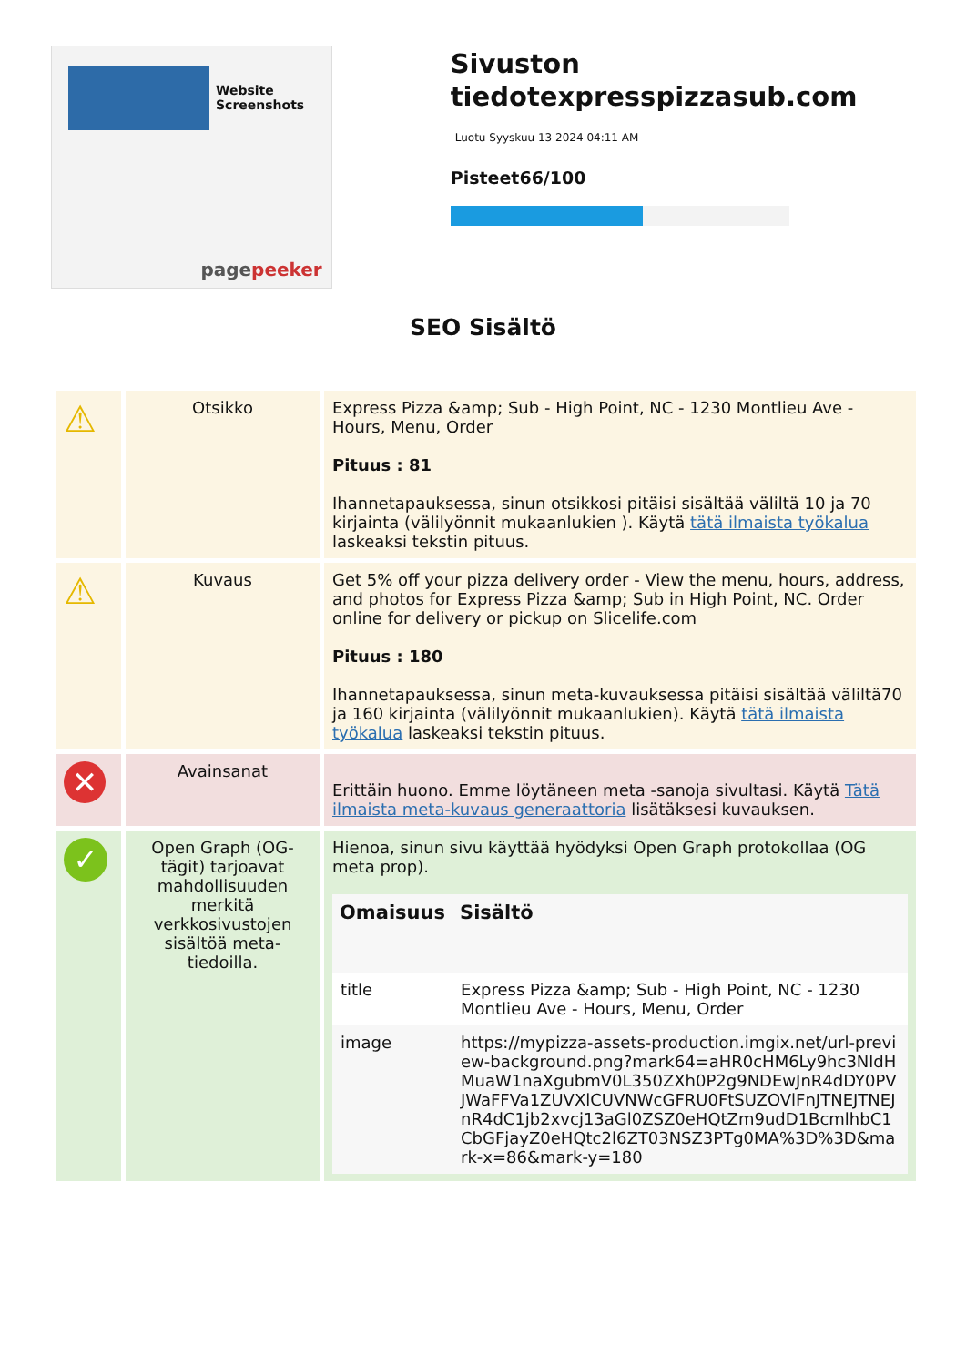Website Screenshots
pagepeeker
Sivuston tiedotexpresspizzasub.com
Luotu Syyskuu 13 2024 04:11 AM
Pisteet66/100
SEO Sisältö
| ⚠ | Otsikko | Express Pizza &amp; Sub - High Point, NC - 1230 Montlieu Ave - Hours, Menu, Order Pituus : 81 Ihannetapauksessa, sinun otsikkosi pitäisi sisältää väliltä 10 ja 70 kirjainta (välilyönnit mukaanlukien ). Käytä tätä ilmaista työkalua laskeaksi tekstin pituus. |
| ⚠ | Kuvaus | Get 5% off your pizza delivery order - View the menu, hours, address, and photos for Express Pizza &amp; Sub in High Point, NC. Order online for delivery or pickup on Slicelife.com Pituus : 180 Ihannetapauksessa, sinun meta-kuvauksessa pitäisi sisältää väliltä70 ja 160 kirjainta (välilyönnit mukaanlukien). Käytä tätä ilmaista työkalua laskeaksi tekstin pituus. |
| ✕ | Avainsanat | Erittäin huono. Emme löytäneen meta -sanoja sivultasi. Käytä Tätä ilmaista meta-kuvaus generaattoria lisätäksesi kuvauksen. |
| ✓ | Open Graph (OG-tägit) tarjoavat mahdollisuuden merkitä verkkosivustojen sisältöä meta-tiedoilla. | Hienoa, sinun sivu käyttää hyödyksi Open Graph protokollaa (OG meta prop). / Omaisuus / Sisältö / / --- / --- / / title / Express Pizza &amp; Sub - High Point, NC - 1230 Montlieu Ave - Hours, Menu, Order / / image / https://mypizza-assets-production.imgix.net/url-preview-background.png?mark64=aHR0cHM6Ly9hc3NldHMuaW1naXgubmV0L350ZXh0P2g9NDEwJnR4dDY0PVJWaFFVa1ZUVXlCUVNWcGFRU0FtSUZOVlFnJTNEJTNEJnR4dC1jb2xvcj13aGl0ZSZ0eHQtZm9udD1BcmlhbC1CbGFjayZ0eHQtc2l6ZT03NSZ3PTg0MA%3D%3D&mark-x=86&mark-y=180 / |